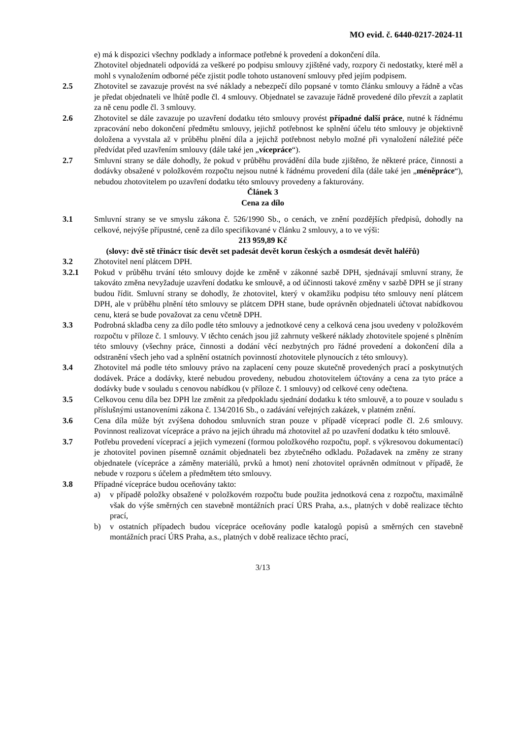MO evid. č. 6440-0217-2024-11
e) má k dispozici všechny podklady a informace potřebné k provedení a dokončení díla.
Zhotovitel objednateli odpovídá za veškeré po podpisu smlouvy zjištěné vady, rozpory či nedostatky, které měl a mohl s vynaložením odborné péče zjistit podle tohoto ustanovení smlouvy před jejím podpisem.
2.5 Zhotovitel se zavazuje provést na své náklady a nebezpečí dílo popsané v tomto článku smlouvy a řádně a včas je předat objednateli ve lhůtě podle čl. 4 smlouvy. Objednatel se zavazuje řádně provedené dílo převzít a zaplatit za ně cenu podle čl. 3 smlouvy.
2.6 Zhotovitel se dále zavazuje po uzavření dodatku této smlouvy provést případné další práce, nutné k řádnému zpracování nebo dokončení předmětu smlouvy, jejichž potřebnost ke splnění účelu této smlouvy je objektivně doložena a vyvstala až v průběhu plnění díla a jejichž potřebnost nebylo možné při vynaložení náležité péče předvídat před uzavřením smlouvy (dále také jen „vícepráce“).
2.7 Smluvní strany se dále dohodly, že pokud v průběhu provádění díla bude zjištěno, že některé práce, činnosti a dodávky obsažené v položkovém rozpočtu nejsou nutné k řádnému provedení díla (dále také jen „méněpráce“), nebudou zhotovitelem po uzavření dodatku této smlouvy provedeny a fakturovány.
Článek 3
Cena za dílo
3.1 Smluvní strany se ve smyslu zákona č. 526/1990 Sb., o cenách, ve znění pozdějších předpisů, dohodly na celkové, nejvýše přípustné, ceně za dílo specifikované v článku 2 smlouvy, a to ve výši:
213 959,89 Kč
(slovy: dvě stě třinácт tisíc devět set padesát devět korun českých a osmdesát devět haléřů)
3.2 Zhotovitel není plátcem DPH.
3.2.1 Pokud v průběhu trvání této smlouvy dojde ke změně v zákonné sazbě DPH, sjednávají smluvní strany, že takováto změna nevyžaduje uzavření dodatku ke smlouvě, a od účinnosti takové změny v sazbě DPH se jí strany budou řídit. Smluvní strany se dohodly, že zhotovitel, který v okamžiku podpisu této smlouvy není plátcem DPH, ale v průběhu plnění této smlouvy se plátcem DPH stane, bude oprávněn objednateli účtovat nabídkovou cenu, která se bude považovat za cenu včetně DPH.
3.3 Podrobná skladba ceny za dílo podle této smlouvy a jednotkové ceny a celková cena jsou uvedeny v položkovém rozpočtu v příloze č. 1 smlouvy. V těchto cenách jsou již zahrnuty veškeré náklady zhotovitele spojené s plněním této smlouvy (všechny práce, činnosti a dodání věcí nezbytných pro řádné provedení a dokončení díla a odstranění všech jeho vad a splnění ostatních povinností zhotovitele plynoucích z této smlouvy).
3.4 Zhotovitel má podle této smlouvy právo na zaplacení ceny pouze skutečně provedených prací a poskytnutých dodávek. Práce a dodávky, které nebudou provedeny, nebudou zhotovitelem účtovány a cena za tyto práce a dodávky bude v souladu s cenovou nabídkou (v příloze č. 1 smlouvy) od celkové ceny odečtena.
3.5 Celkovou cenu díla bez DPH lze změnit za předpokladu sjednání dodatku k této smlouvě, a to pouze v souladu s příslušnými ustanoveními zákona č. 134/2016 Sb., o zadávání veřejných zakázek, v platném znění.
3.6 Cena díla může být zvýšena dohodou smluvních stran pouze v případě víceprací podle čl. 2.6 smlouvy. Povinnost realizovat vícepráce a právo na jejich úhradu má zhotovitel až po uzavření dodatku k této smlouvě.
3.7 Potřebu provedení víceprací a jejich vymezení (formou položkového rozpočtu, popř. s výkresovou dokumentací) je zhotovitel povinen písemně oznámit objednateli bez zbytečného odkladu. Požadavek na změny ze strany objednatele (vícepráce a záměny materiálů, prvků a hmot) není zhotovitel oprávněn odmítnout v případě, že nebude v rozporu s účelem a předmětem této smlouvy.
3.8 Případné vícepráce budou oceňovány takto:
a) v případě položky obsažené v položkovém rozpočtu bude použita jednotková cena z rozpočtu, maximálně však do výše směrných cen stavebně montážních prací ÚRS Praha, a.s., platných v době realizace těchto prací,
b) v ostatních případech budou vícepráce oceňovány podle katalogů popisů a směrných cen stavebně montážních prací ÚRS Praha, a.s., platných v době realizace těchto prací,
3/13